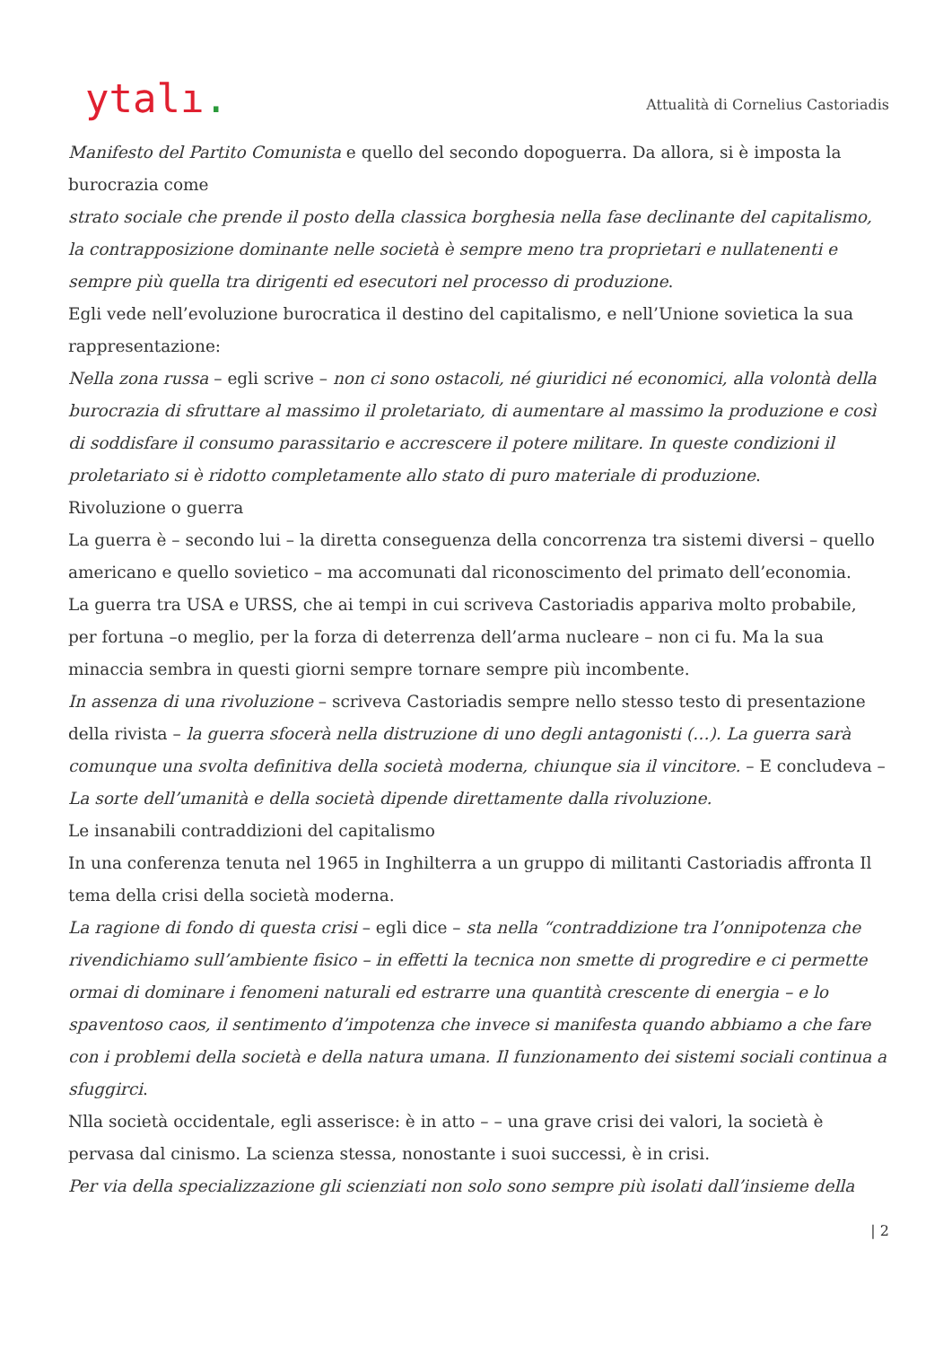ytalı.
Attualità di Cornelius Castoriadis
Manifesto del Partito Comunista e quello del secondo dopoguerra. Da allora, si è imposta la burocrazia come
strato sociale che prende il posto della classica borghesia nella fase declinante del capitalismo, la contrapposizione dominante nelle società è sempre meno tra proprietari e nullatenenti e sempre più quella tra dirigenti ed esecutori nel processo di produzione.
Egli vede nell’evoluzione burocratica il destino del capitalismo, e nell’Unione sovietica la sua rappresentazione:
Nella zona russa – egli scrive – non ci sono ostacoli, né giuridici né economici, alla volontà della burocrazia di sfruttare al massimo il proletariato, di aumentare al massimo la produzione e così di soddisfare il consumo parassitario e accrescere il potere militare. In queste condizioni il proletariato si è ridotto completamente allo stato di puro materiale di produzione.
Rivoluzione o guerra
La guerra è – secondo lui – la diretta conseguenza della concorrenza tra sistemi diversi – quello americano e quello sovietico – ma accomunati dal riconoscimento del primato dell’economia.
La guerra tra USA e URSS, che ai tempi in cui scriveva Castoriadis appariva molto probabile, per fortuna –o meglio, per la forza di deterrenza dell’arma nucleare – non ci fu. Ma la sua minaccia sembra in questi giorni sempre tornare sempre più incombente.
In assenza di una rivoluzione – scriveva Castoriadis sempre nello stesso testo di presentazione della rivista – la guerra sfocerà nella distruzione di uno degli antagonisti (…). La guerra sarà comunque una svolta definitiva della società moderna, chiunque sia il vincitore. – E concludeva – La sorte dell’umanità e della società dipende direttamente dalla rivoluzione.
Le insanabili contraddizioni del capitalismo
In una conferenza tenuta nel 1965 in Inghilterra a un gruppo di militanti Castoriadis affronta Il tema della crisi della società moderna.
La ragione di fondo di questa crisi – egli dice – sta nella “contraddizione tra l’onnipotenza che rivendichiamo sull’ambiente fisico – in effetti la tecnica non smette di progredire e ci permette ormai di dominare i fenomeni naturali ed estrarre una quantità crescente di energia – e lo spaventoso caos, il sentimento d’impotenza che invece si manifesta quando abbiamo a che fare con i problemi della società e della natura umana. Il funzionamento dei sistemi sociali continua a sfuggirci.
Nlla società occidentale, egli asserisce: è in atto – – una grave crisi dei valori, la società è pervasa dal cinismo. La scienza stessa, nonostante i suoi successi, è in crisi.
Per via della specializzazione gli scienziati non solo sono sempre più isolati dall’insieme della
| 2